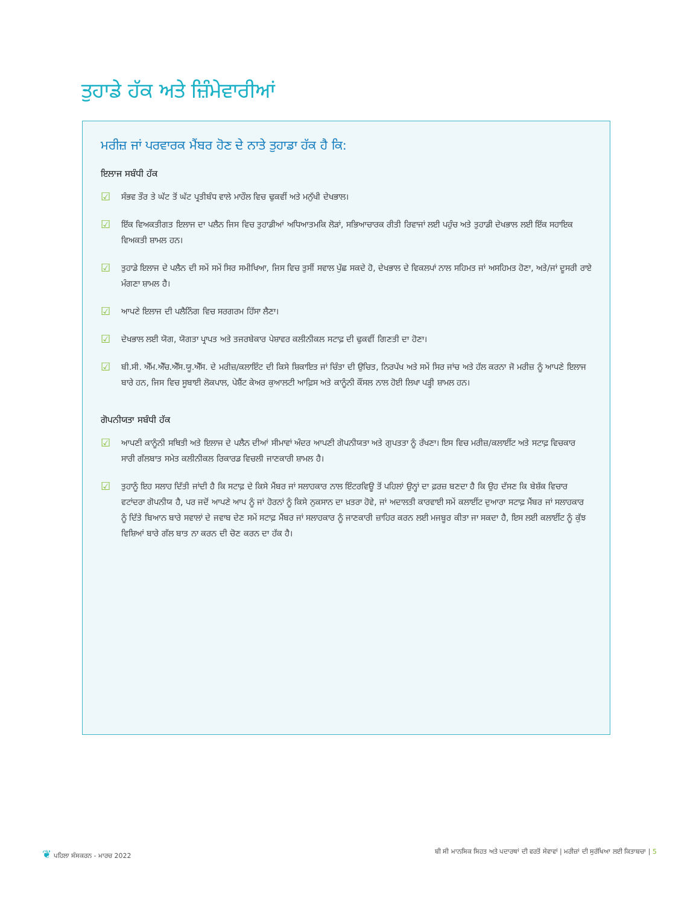ਤੁਹਾਡੇ ਹੱਕ ਅਤੇ ਜ਼ਿੰਮੇਵਾਰੀਆਂ
ਮਰੀਜ਼ ਜਾਂ ਪਰਵਾਰਕ ਮੈਂਬਰ ਹੋਣ ਦੇ ਨਾਤੇ ਤੁਹਾਡਾ ਹੱਕ ਹੈ ਕਿ:
ਇਲਾਜ ਸਬੰਧੀ ਹੱਕ
☑ ਸੰਭਵ ਤੌਰ ਤੇ ਘੱਟ ਤੋਂ ਘੱਟ ਪ੍ਰਤੀਬੰਧ ਵਾਲੇ ਮਾਹੌਲ ਵਿਚ ਢੁਕਵੀਂ ਅਤੇ ਮਨੁੱਖੀ ਦੇਖਭਾਲ।
☑ ਇੱਕ ਵਿਅਕਤੀਗਤ ਇਲਾਜ ਦਾ ਪਲੈਨ ਜਿਸ ਵਿਚ ਤੁਹਾਡੀਆਂ ਅਧਿਆਤਮਕਿ ਲੋੜਾਂ, ਸਭਿਆਚਾਰਕ ਰੀਤੀ ਰਿਵਾਜਾਂ ਲਈ ਪਹੁੰਚ ਅਤੇ ਤੁਹਾਡੀ ਦੇਖਭਾਲ ਲਈ ਇੱਕ ਸਹਾਇਕ ਵਿਅਕਤੀ ਸ਼ਾਮਲ ਹਨ।
☑ ਤੁਹਾਡੇ ਇਲਾਜ ਦੇ ਪਲੈਨ ਦੀ ਸਮੇਂ ਸਮੇਂ ਸਿਰ ਸਮੀਖਿਆ, ਜਿਸ ਵਿਚ ਤੁਸੀਂ ਸਵਾਲ ਪੁੱਛ ਸਕਦੇ ਹੋ, ਦੇਖਭਾਲ ਦੇ ਵਿਕਲਪਾਂ ਨਾਲ ਸਹਿਮਤ ਜਾਂ ਅਸਹਿਮਤ ਹੋਣਾ, ਅਤੇ/ਜਾਂ ਦੂਸਰੀ ਰਾਏ ਮੰਗਣਾ ਸ਼ਾਮਲ ਹੈ।
☑ ਆਪਣੇ ਇਲਾਜ ਦੀ ਪਲੈਨਿੰਗ ਵਿਚ ਸਰਗਰਮ ਹਿੱਸਾ ਲੈਣਾ।
☑ ਦੇਖਭਾਲ ਲਈ ਯੋਗ, ਯੋਗਤਾ ਪ੍ਰਾਪਤ ਅਤੇ ਤਜਰਬੇਕਾਰ ਪੇਸ਼ਾਵਰ ਕਲੀਨੀਕਲ ਸਟਾਫ਼ ਦੀ ਢੁਕਵੀਂ ਗਿਣਤੀ ਦਾ ਹੋਣਾ।
☑ ਬੀ.ਸੀ. ਐੱਮ.ਐੱਚ.ਐੱਸ.ਯੂ.ਐੱਸ. ਦੇ ਮਰੀਜ਼/ਕਲਾਇੰਟ ਦੀ ਕਿਸੇ ਸ਼ਿਕਾਇਤ ਜਾਂ ਚਿੰਤਾ ਦੀ ਉਚਿਤ, ਨਿਰਪੱਖ ਅਤੇ ਸਮੇਂ ਸਿਰ ਜਾਂਚ ਅਤੇ ਹੱਲ ਕਰਨਾ ਜੋ ਮਰੀਜ਼ ਨੂੰ ਆਪਣੇ ਇਲਾਜ ਬਾਰੇ ਹਨ, ਜਿਸ ਵਿਚ ਸੂਬਾਈ ਲੋਕਪਾਲ, ਪੇਸ਼ੈਂਟ ਕੇਅਰ ਕੁਆਲਟੀ ਆਫ਼ਿਸ ਅਤੇ ਕਾਨੂੰਨੀ ਕੌਂਸਲ ਨਾਲ ਹੋਈ ਲਿਖਾ ਪੜ੍ਹੀ ਸ਼ਾਮਲ ਹਨ।
ਗੋਪਨੀਯਤਾ ਸਬੰਧੀ ਹੱਕ
☑ ਆਪਣੀ ਕਾਨੂੰਨੀ ਸਥਿਤੀ ਅਤੇ ਇਲਾਜ ਦੇ ਪਲੈਨ ਦੀਆਂ ਸੀਮਾਵਾਂ ਅੰਦਰ ਆਪਣੀ ਗੋਪਨੀਯਤਾ ਅਤੇ ਗੁਪਤਤਾ ਨੂੰ ਰੱਖਣਾ। ਇਸ ਵਿਚ ਮਰੀਜ਼/ਕਲਾਈਂਟ ਅਤੇ ਸਟਾਫ਼ ਵਿਚਕਾਰ ਸਾਰੀ ਗੱਲਬਾਤ ਸਮੇਤ ਕਲੀਨੀਕਲ ਰਿਕਾਰਡ ਵਿਚਲੀ ਜਾਣਕਾਰੀ ਸ਼ਾਮਲ ਹੈ।
☑ ਤੁਹਾਨੂੰ ਇਹ ਸਲਾਹ ਦਿੱਤੀ ਜਾਂਦੀ ਹੈ ਕਿ ਸਟਾਫ਼ ਦੇ ਕਿਸੇ ਮੈਂਬਰ ਜਾਂ ਸਲਾਹਕਾਰ ਨਾਲ ਇੰਟਰਵਿਊ ਤੋਂ ਪਹਿਲਾਂ ਉਨ੍ਹਾਂ ਦਾ ਫ਼ਰਜ਼ ਬਣਦਾ ਹੈ ਕਿ ਉਹ ਦੱਸਣ ਕਿ ਬੇਸ਼ੱਕ ਵਿਚਾਰ ਵਟਾਂਦਰਾ ਗੋਪਨੀਯ ਹੈ, ਪਰ ਜਦੋਂ ਆਪਣੇ ਆਪ ਨੂੰ ਜਾਂ ਹੋਰਨਾਂ ਨੂੰ ਕਿਸੇ ਨੁਕਸਾਨ ਦਾ ਖ਼ਤਰਾ ਹੋਵੇ, ਜਾਂ ਅਦਾਲਤੀ ਕਾਰਵਾਈ ਸਮੇਂ ਕਲਾਈਂਟ ਦੁਆਰਾ ਸਟਾਫ਼ ਮੈਂਬਰ ਜਾਂ ਸਲਾਹਕਾਰ ਨੂੰ ਦਿੱਤੇ ਬਿਆਨ ਬਾਰੇ ਸਵਾਲਾਂ ਦੇ ਜਵਾਬ ਦੇਣ ਸਮੇਂ ਸਟਾਫ਼ ਮੈਂਬਰ ਜਾਂ ਸਲਾਹਕਾਰ ਨੂੰ ਜਾਣਕਾਰੀ ਜ਼ਾਹਿਰ ਕਰਨ ਲਈ ਮਜਬੂਰ ਕੀਤਾ ਜਾ ਸਕਦਾ ਹੈ, ਇਸ ਲਈ ਕਲਾਈਂਟ ਨੂੰ ਕੁੱਝ ਵਿਸ਼ਿਆਂ ਬਾਰੇ ਗੱਲ ਬਾਤ ਨਾ ਕਰਨ ਦੀ ਚੋਣ ਕਰਨ ਦਾ ਹੱਕ ਹੈ।
❦ ਪਹਿਲਾ ਸੰਸਕਰਨ - ਮਾਰਚ 2022 ਬੀ ਸੀ ਮਾਨਸਿਕ ਸਿਹਤ ਅਤੇ ਪਦਾਰਥਾਂ ਦੀ ਵਰਤੋਂ ਸੇਵਾਵਾਂ | ਮਰੀਜ਼ਾਂ ਦੀ ਸੁਰੱਖਿਆ ਲਈ ਕਿਤਾਬਚਾ | 5